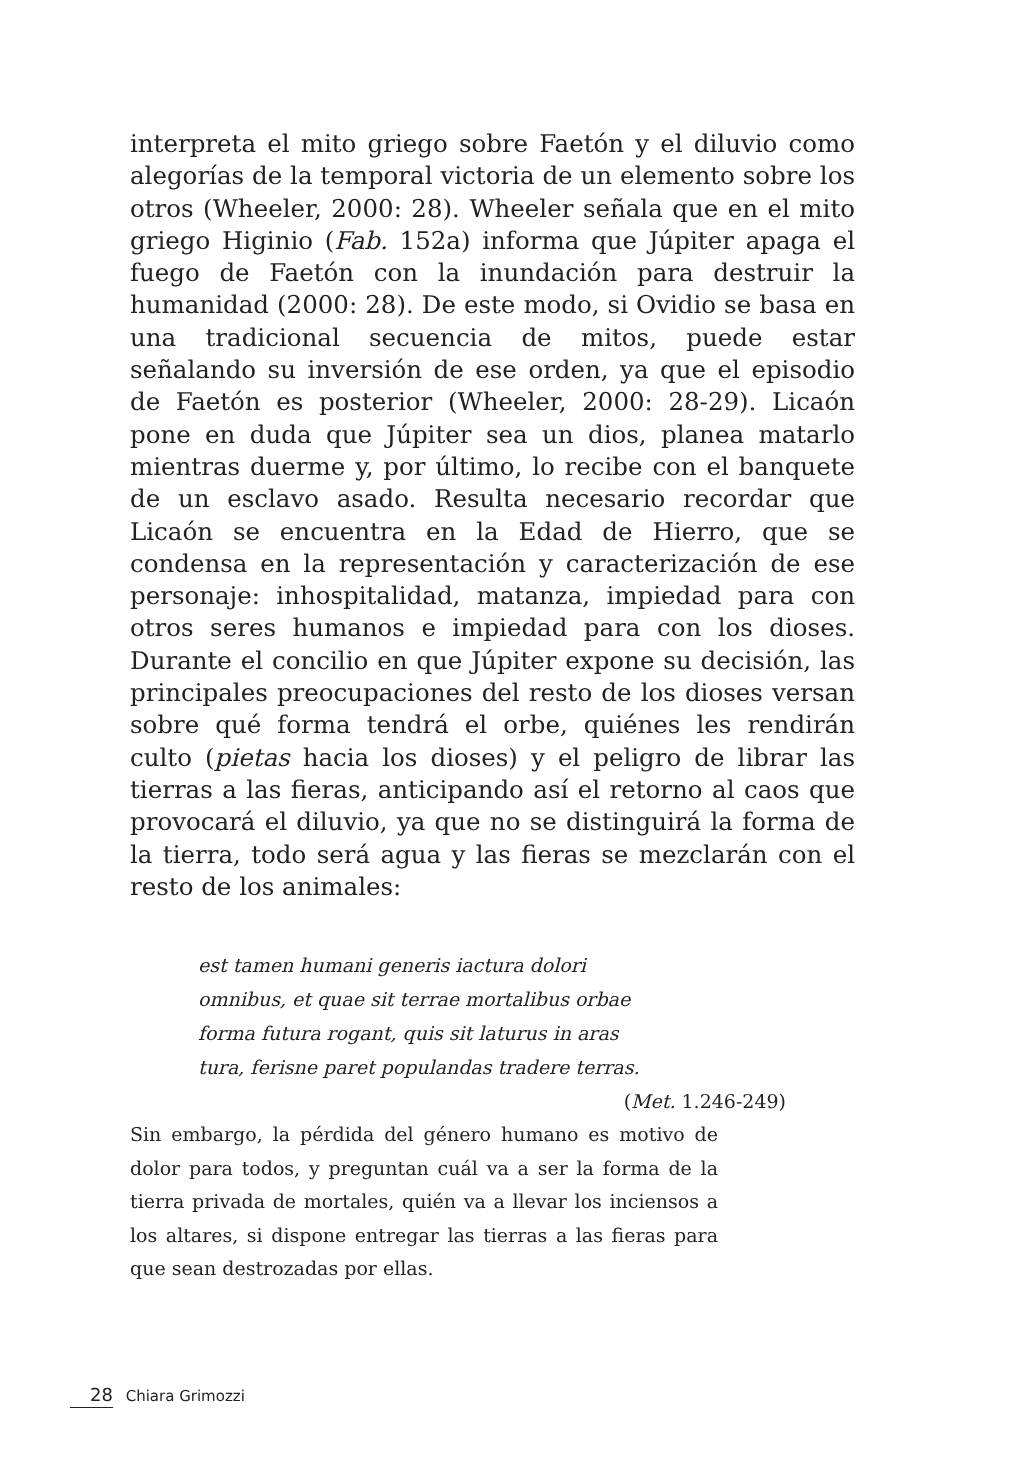interpreta el mito griego sobre Faetón y el diluvio como alegorías de la temporal victoria de un elemento sobre los otros (Wheeler, 2000: 28). Wheeler señala que en el mito griego Higinio (Fab. 152a) informa que Júpiter apaga el fuego de Faetón con la inundación para destruir la humanidad (2000: 28). De este modo, si Ovidio se basa en una tradicional secuencia de mitos, puede estar señalando su inversión de ese orden, ya que el episodio de Faetón es posterior (Wheeler, 2000: 28-29). Licaón pone en duda que Júpiter sea un dios, planea matarlo mientras duerme y, por último, lo recibe con el banquete de un esclavo asado. Resulta necesario recordar que Licaón se encuentra en la Edad de Hierro, que se condensa en la representación y caracterización de ese personaje: inhospitalidad, matanza, impiedad para con otros seres humanos e impiedad para con los dioses. Durante el concilio en que Júpiter expone su decisión, las principales preocupaciones del resto de los dioses versan sobre qué forma tendrá el orbe, quiénes les rendirán culto (pietas hacia los dioses) y el peligro de librar las tierras a las fieras, anticipando así el retorno al caos que provocará el diluvio, ya que no se distinguirá la forma de la tierra, todo será agua y las fieras se mezclarán con el resto de los animales:
est tamen humani generis iactura dolori
omnibus, et quae sit terrae mortalibus orbae
forma futura rogant, quis sit laturus in aras
tura, ferisne paret populandas tradere terras.
(Met. 1.246-249)
Sin embargo, la pérdida del género humano es motivo de dolor para todos, y preguntan cuál va a ser la forma de la tierra privada de mortales, quién va a llevar los inciensos a los altares, si dispone entregar las tierras a las fieras para que sean destrozadas por ellas.
28 Chiara Grimozzi